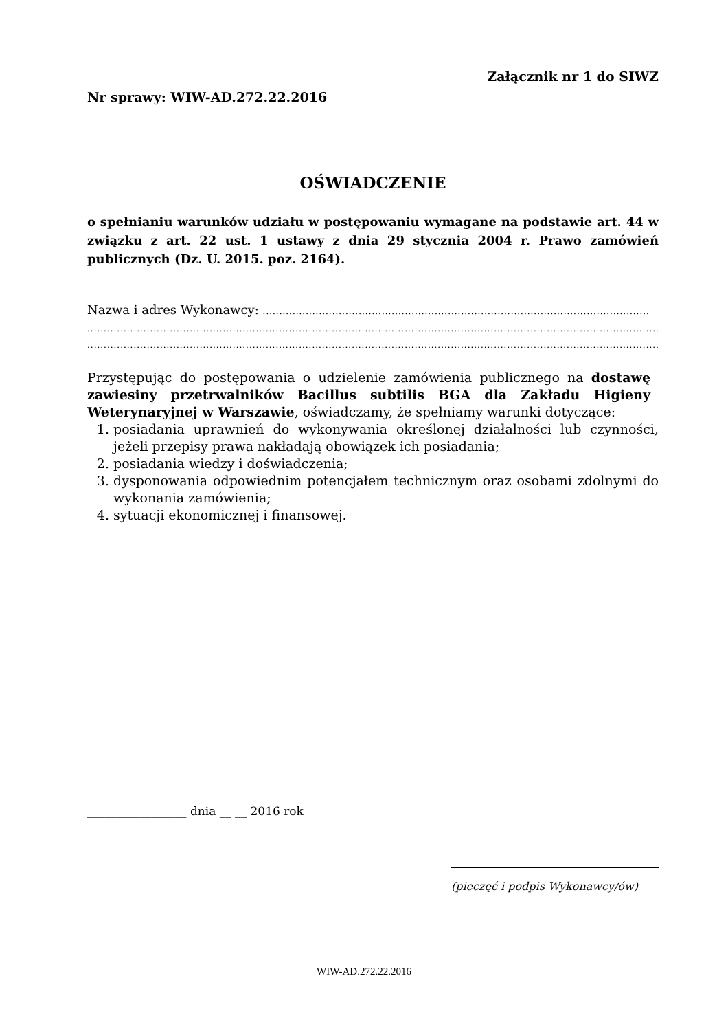Załącznik nr 1 do SIWZ
Nr sprawy: WIW-AD.272.22.2016
OŚWIADCZENIE
o spełnianiu warunków udziału w postępowaniu wymagane na podstawie art. 44 w związku z art. 22 ust. 1 ustawy z dnia 29 stycznia 2004 r. Prawo zamówień publicznych (Dz. U. 2015. poz. 2164).
Nazwa i adres Wykonawcy: .....................................................................................................................
............................................................................................................................................................................................
............................................................................................................................................................................................
Przystępując do postępowania o udzielenie zamówienia publicznego na dostawę zawiesiny przetrwalników Bacillus subtilis BGA dla Zakładu Higieny Weterynaryjnej w Warszawie, oświadczamy, że spełniamy warunki dotyczące:
1. posiadania uprawnień do wykonywania określonej działalności lub czynności, jeżeli przepisy prawa nakładają obowiązek ich posiadania;
2. posiadania wiedzy i doświadczenia;
3. dysponowania odpowiednim potencjałem technicznym oraz osobami zdolnymi do wykonania zamówienia;
4. sytuacji ekonomicznej i finansowej.
_________________ dnia __ __ 2016 rok
(pieczęć i podpis Wykonawcy/ów)
WIW-AD.272.22.2016